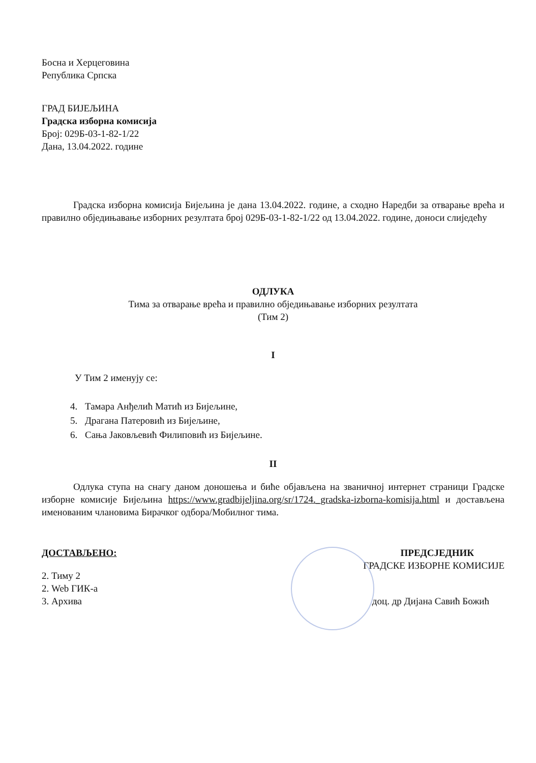Босна и Херцеговина
Република Српска
ГРАД БИЈЕЉИНА
Градска изборна комисија
Број: 029Б-03-1-82-1/22
Дана, 13.04.2022. године
Градска изборна комисија Бијељина је дана 13.04.2022. године, а сходно Наредби за отварање врећа и правилно обједињавање изборних резултата број 029Б-03-1-82-1/22 од 13.04.2022. године, доноси слиједећу
ОДЛУКА
Тима за отварање врећа и правилно обједињавање изборних резултата
(Тим 2)
I
У Тим 2 именују се:
4. Тамара Анђелић Матић из Бијељине,
5. Драгана Патеровић из Бијељине,
6. Сања Јаковљевић Филиповић из Бијељине.
II
Одлука ступа на снагу даном доношења и биће објављена на званичној интернет страници Градске изборне комисије Бијељина https://www.gradbijeljina.org/sr/1724._gradska-izborna-komisija.html и достављена именованим члановима Бирачког одбора/Мобилног тима.
ДОСТАВЉЕНО:
2. Тиму 2
2. Web ГИК-а
3. Архива
ПРЕДСЈЕДНИК
ГРАДСКЕ ИЗБОРНЕ КОМИСИЈЕ
доц. др Дијана Савић Божић